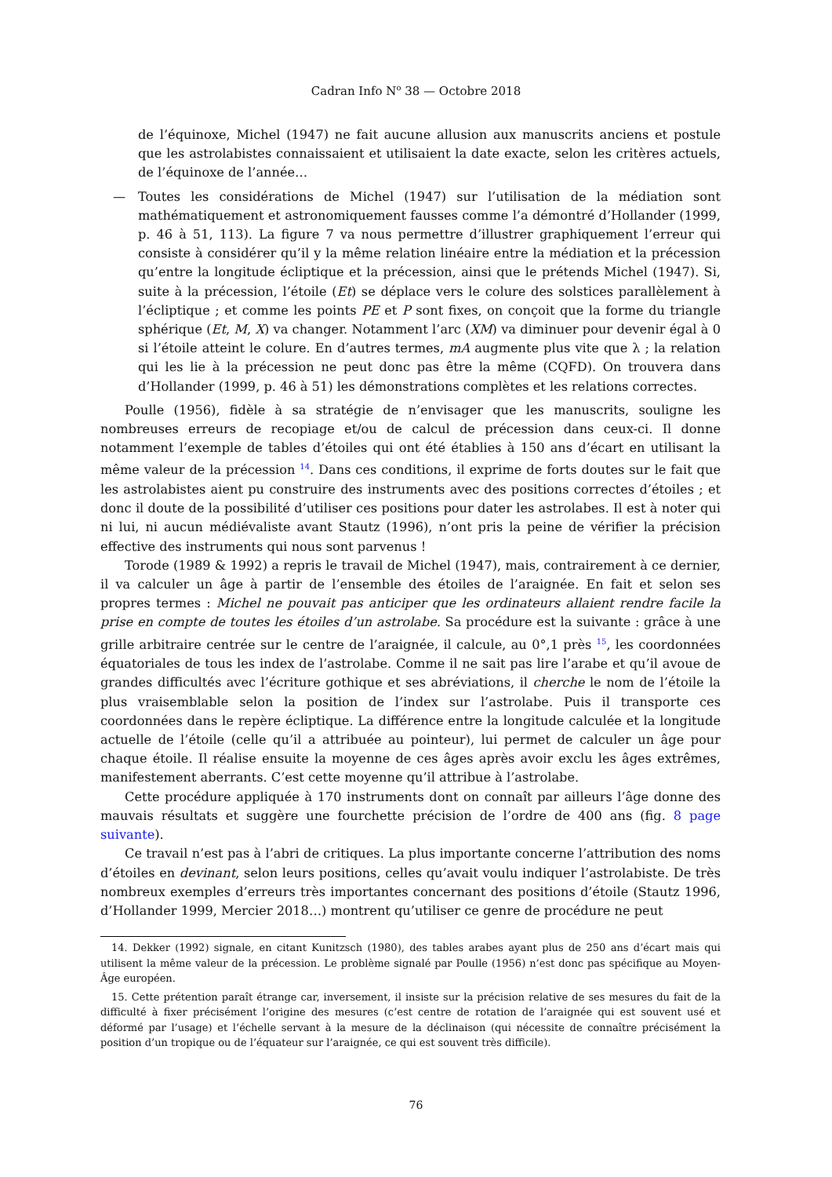Cadran Info N<sup>o</sup> 38 — Octobre 2018
de l’équinoxe, Michel (1947) ne fait aucune allusion aux manuscrits anciens et postule que les astrolabistes connaissaient et utilisaient la date exacte, selon les critères actuels, de l’équinoxe de l’année…
— Toutes les considérations de Michel (1947) sur l’utilisation de la médiation sont mathématiquement et astronomiquement fausses comme l’a démontré d’Hollander (1999, p. 46 à 51, 113). La figure 7 va nous permettre d’illustrer graphiquement l’erreur qui consiste à considérer qu’il y la même relation linéaire entre la médiation et la précession qu’entre la longitude écliptique et la précession, ainsi que le prétends Michel (1947). Si, suite à la précession, l’étoile (Et) se déplace vers le colure des solstices parallèlement à l’écliptique ; et comme les points PE et P sont fixes, on conçoit que la forme du triangle sphérique (Et, M, X) va changer. Notamment l’arc (XM) va diminuer pour devenir égal à 0 si l’étoile atteint le colure. En d’autres termes, mA augmente plus vite que λ ; la relation qui les lie à la précession ne peut donc pas être la même (CQFD). On trouvera dans d’Hollander (1999, p. 46 à 51) les démonstrations complètes et les relations correctes.
Poulle (1956), fidèle à sa stratégie de n’envisager que les manuscrits, souligne les nombreuses erreurs de recopiage et/ou de calcul de précession dans ceux-ci. Il donne notamment l’exemple de tables d’étoiles qui ont été établies à 150 ans d’écart en utilisant la même valeur de la précession <sup>14</sup>. Dans ces conditions, il exprime de forts doutes sur le fait que les astrolabistes aient pu construire des instruments avec des positions correctes d’étoiles ; et donc il doute de la possibilité d’utiliser ces positions pour dater les astrolabes. Il est à noter qui ni lui, ni aucun médiévaliste avant Stautz (1996), n’ont pris la peine de vérifier la précision effective des instruments qui nous sont parvenus !
Torode (1989 & 1992) a repris le travail de Michel (1947), mais, contrairement à ce dernier, il va calculer un âge à partir de l’ensemble des étoiles de l’araignée. En fait et selon ses propres termes : Michel ne pouvait pas anticiper que les ordinateurs allaient rendre facile la prise en compte de toutes les étoiles d’un astrolabe. Sa procédure est la suivante : grâce à une grille arbitraire centrée sur le centre de l’araignée, il calcule, au 0°,1 près <sup>15</sup>, les coordonnées équatoriales de tous les index de l’astrolabe. Comme il ne sait pas lire l’arabe et qu’il avoue de grandes difficultés avec l’écriture gothique et ses abréviations, il cherche le nom de l’étoile la plus vraisemblable selon la position de l’index sur l’astrolabe. Puis il transporte ces coordonnées dans le repère écliptique. La différence entre la longitude calculée et la longitude actuelle de l’étoile (celle qu’il a attribuée au pointeur), lui permet de calculer un âge pour chaque étoile. Il réalise ensuite la moyenne de ces âges après avoir exclu les âges extrêmes, manifestement aberrants. C’est cette moyenne qu’il attribue à l’astrolabe.
Cette procédure appliquée à 170 instruments dont on connaît par ailleurs l’âge donne des mauvais résultats et suggère une fourchette précision de l’ordre de 400 ans (fig. 8 page suivante).
Ce travail n’est pas à l’abri de critiques. La plus importante concerne l’attribution des noms d’étoiles en devinant, selon leurs positions, celles qu’avait voulu indiquer l’astrolabiste. De très nombreux exemples d’erreurs très importantes concernant des positions d’étoile (Stautz 1996, d’Hollander 1999, Mercier 2018…) montrent qu’utiliser ce genre de procédure ne peut
14. Dekker (1992) signale, en citant Kunitzsch (1980), des tables arabes ayant plus de 250 ans d’écart mais qui utilisent la même valeur de la précession. Le problème signalé par Poulle (1956) n’est donc pas spécifique au Moyen-Âge européen.
15. Cette prétention paraît étrange car, inversement, il insiste sur la précision relative de ses mesures du fait de la difficulté à fixer précisément l’origine des mesures (c’est centre de rotation de l’araignée qui est souvent usé et déformé par l’usage) et l’échelle servant à la mesure de la déclinaison (qui nécessite de connaître précisément la position d’un tropique ou de l’équateur sur l’araignée, ce qui est souvent très difficile).
76